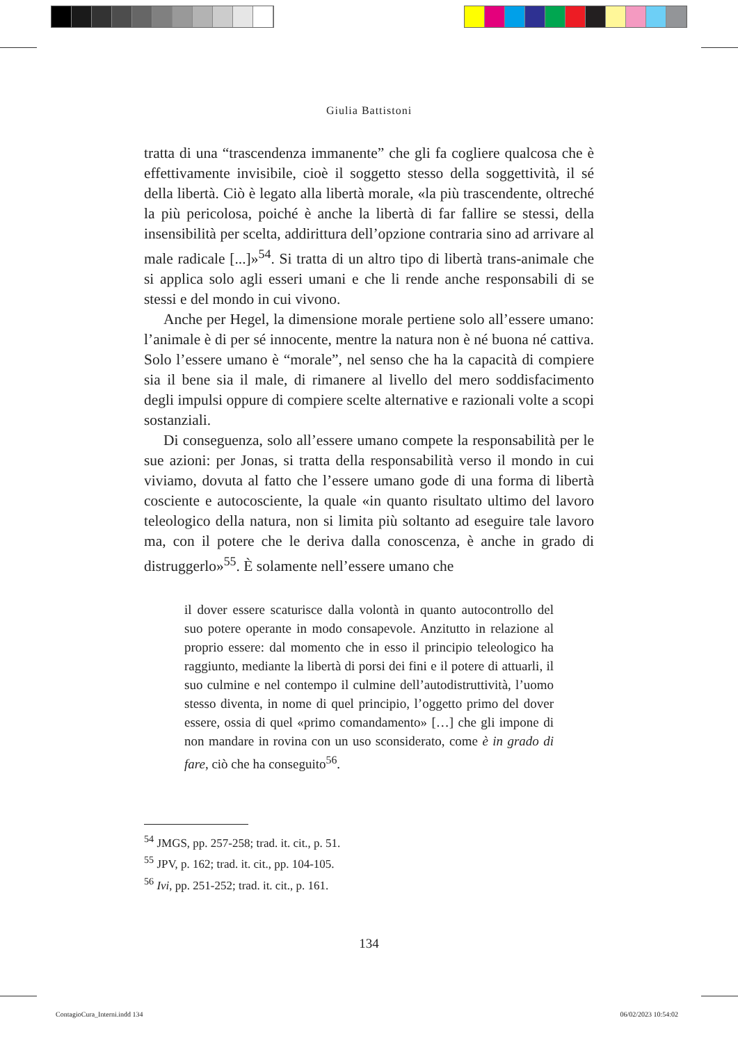Giulia Battistoni
tratta di una “trascendenza immanente” che gli fa cogliere qualcosa che è effettivamente invisibile, cioè il soggetto stesso della soggettività, il sé della libertà. Ciò è legato alla libertà morale, «la più trascendente, oltreché la più pericolosa, poiché è anche la libertà di far fallire se stessi, della insensibilità per scelta, addirittura dell’opzione contraria sino ad arrivare al male radicale [...]»<sup>54</sup>. Si tratta di un altro tipo di libertà trans-animale che si applica solo agli esseri umani e che li rende anche responsabili di se stessi e del mondo in cui vivono.
Anche per Hegel, la dimensione morale pertiene solo all’essere umano: l’animale è di per sé innocente, mentre la natura non è né buona né cattiva. Solo l’essere umano è “morale”, nel senso che ha la capacità di compiere sia il bene sia il male, di rimanere al livello del mero soddisfacimento degli impulsi oppure di compiere scelte alternative e razionali volte a scopi sostanziali.
Di conseguenza, solo all’essere umano compete la responsabilità per le sue azioni: per Jonas, si tratta della responsabilità verso il mondo in cui viviamo, dovuta al fatto che l’essere umano gode di una forma di libertà cosciente e autocosciente, la quale «in quanto risultato ultimo del lavoro teleologico della natura, non si limita più soltanto ad eseguire tale lavoro ma, con il potere che le deriva dalla conoscenza, è anche in grado di distruggerlo»<sup>55</sup>. È solamente nell’essere umano che
il dover essere scaturisce dalla volontà in quanto autocontrollo del suo potere operante in modo consapevole. Anzitutto in relazione al proprio essere: dal momento che in esso il principio teleologico ha raggiunto, mediante la libertà di porsi dei fini e il potere di attuarli, il suo culmine e nel contempo il culmine dell’autodistruttività, l’uomo stesso diventa, in nome di quel principio, l’oggetto primo del dover essere, ossia di quel «primo comandamento» […] che gli impone di non mandare in rovina con un uso sconsiderato, come è in grado di fare, ciò che ha conseguito<sup>56</sup>.
<sup>54</sup> JMGS, pp. 257-258; trad. it. cit., p. 51.
<sup>55</sup> JPV, p. 162; trad. it. cit., pp. 104-105.
<sup>56</sup> Ivi, pp. 251-252; trad. it. cit., p. 161.
134
ContagioCura_Interni.indd 134 06/02/2023 10:54:02